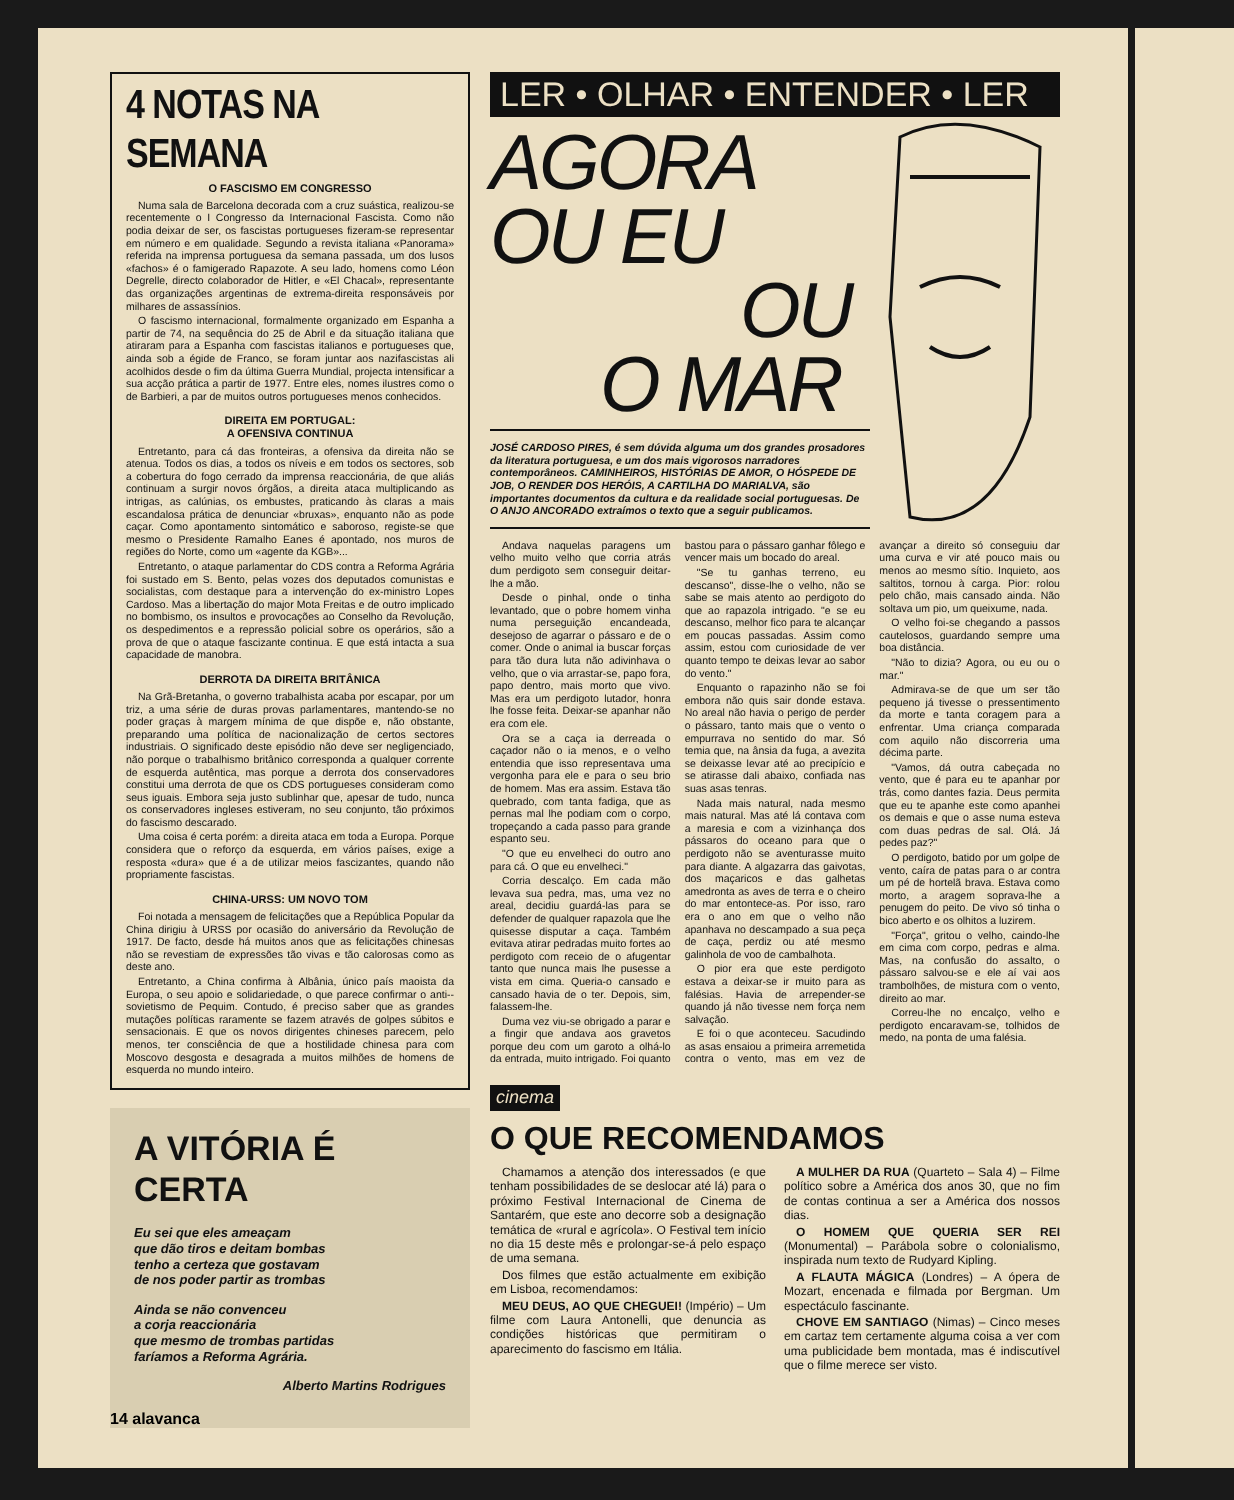4 NOTAS NA SEMANA
O FASCISMO EM CONGRESSO
Numa sala de Barcelona decorada com a cruz suástica, realizou-se recentemente o I Congresso da Internacional Fascista. Como não podia deixar de ser, os fascistas portugueses fizeram-se representar em número e em qualidade. Segundo a revista italiana «Panorama» referida na imprensa portuguesa da semana passada, um dos lusos «fachos» é o famigerado Rapazote. A seu lado, homens como Léon Degrelle, directo colaborador de Hitler, e «El Chacal», representante das organizações argentinas de extrema-direita responsáveis por milhares de assassínios.
O fascismo internacional, formalmente organizado em Espanha a partir de 74, na sequência do 25 de Abril e da situação italiana que atiraram para a Espanha com fascistas italianos e portugueses que, ainda sob a égide de Franco, se foram juntar aos nazifascistas ali acolhidos desde o fim da última Guerra Mundial, projecta intensificar a sua acção prática a partir de 1977. Entre eles, nomes ilustres como o de Barbieri, a par de muitos outros portugueses menos conhecidos.
DIREITA EM PORTUGAL:
A OFENSIVA CONTINUA
Entretanto, para cá das fronteiras, a ofensiva da direita não se atenua. Todos os dias, a todos os níveis e em todos os sectores, sob a cobertura do fogo cerrado da imprensa reaccionária, de que aliás continuam a surgir novos órgãos, a direita ataca multiplicando as intrigas, as calúnias, os embustes, praticando às claras a mais escandalosa prática de denunciar «bruxas», enquanto não as pode caçar. Como apontamento sintomático e saboroso, registe-se que mesmo o Presidente Ramalho Eanes é apontado, nos muros de regiões do Norte, como um «agente da KGB»...
Entretanto, o ataque parlamentar do CDS contra a Reforma Agrária foi sustado em S. Bento, pelas vozes dos deputados comunistas e socialistas, com destaque para a intervenção do ex-ministro Lopes Cardoso. Mas a libertação do major Mota Freitas e de outro implicado no bombismo, os insultos e provocações ao Conselho da Revolução, os despedimentos e a repressão policial sobre os operários, são a prova de que o ataque fascizante continua. E que está intacta a sua capacidade de manobra.
DERROTA DA DIREITA BRITÂNICA
Na Grã-Bretanha, o governo trabalhista acaba por escapar, por um triz, a uma série de duras provas parlamentares, mantendo-se no poder graças à margem mínima de que dispõe e, não obstante, preparando uma política de nacionalização de certos sectores industriais. O significado deste episódio não deve ser negligenciado, não porque o trabalhismo britânico corresponda a qualquer corrente de esquerda autêntica, mas porque a derrota dos conservadores constitui uma derrota de que os CDS portugueses consideram como seus iguais. Embora seja justo sublinhar que, apesar de tudo, nunca os conservadores ingleses estiveram, no seu conjunto, tão próximos do fascismo descarado.
Uma coisa é certa porém: a direita ataca em toda a Europa. Porque considera que o reforço da esquerda, em vários países, exige a resposta «dura» que é a de utilizar meios fascizantes, quando não propriamente fascistas.
CHINA-URSS: UM NOVO TOM
Foi notada a mensagem de felicitações que a República Popular da China dirigiu à URSS por ocasião do aniversário da Revolução de 1917. De facto, desde há muitos anos que as felicitações chinesas não se revestiam de expressões tão vivas e tão calorosas como as deste ano.
Entretanto, a China confirma à Albânia, único país maoista da Europa, o seu apoio e solidariedade, o que parece confirmar o anti--sovietismo de Pequim. Contudo, é preciso saber que as grandes mutações políticas raramente se fazem através de golpes súbitos e sensacionais. E que os novos dirigentes chineses parecem, pelo menos, ter consciência de que a hostilidade chinesa para com Moscovo desgosta e desagrada a muitos milhões de homens de esquerda no mundo inteiro.
A VITÓRIA É CERTA
Eu sei que eles ameaçam
que dão tiros e deitam bombas
tenho a certeza que gostavam
de nos poder partir as trombas
Ainda se não convenceu
a corja reaccionária
que mesmo de trombas partidas
faríamos a Reforma Agrária.
Alberto Martins Rodrigues
LER • OLHAR • ENTENDER • LER
AGORA
OU EU
OU
O MAR
JOSÉ CARDOSO PIRES, é sem dúvida alguma um dos grandes prosadores da literatura portuguesa, e um dos mais vigorosos narradores contemporâneos. CAMINHEIROS, HISTÓRIAS DE AMOR, O HÓSPEDE DE JOB, O RENDER DOS HERÓIS, A CARTILHA DO MARIALVA, são importantes documentos da cultura e da realidade social portuguesas. De O ANJO ANCORADO extraímos o texto que a seguir publicamos.
Andava naquelas paragens um velho muito velho que corria atrás dum perdigoto sem conseguir deitar-lhe a mão.
Desde o pinhal, onde o tinha levantado, que o pobre homem vinha numa perseguição encandeada, desejoso de agarrar o pássaro e de o comer. Onde o animal ia buscar forças para tão dura luta não adivinhava o velho, que o via arrastar-se, papo fora, papo dentro, mais morto que vivo. Mas era um perdigoto lutador, honra lhe fosse feita. Deixar-se apanhar não era com ele.
Ora se a caça ia derreada o caçador não o ia menos, e o velho entendia que isso representava uma vergonha para ele e para o seu brio de homem. Mas era assim. Estava tão quebrado, com tanta fadiga, que as pernas mal lhe podiam com o corpo, tropeçando a cada passo para grande espanto seu.
"O que eu envelheci do outro ano para cá. O que eu envelheci."
Corria descalço. Em cada mão levava sua pedra, mas, uma vez no areal, decidiu guardá-las para se defender de qualquer rapazola que lhe quisesse disputar a caça. Também evitava atirar pedradas muito fortes ao perdigoto com receio de o afugentar tanto que nunca mais lhe pusesse a vista em cima. Queria-o cansado e cansado havia de o ter. Depois, sim, falassem-lhe.
Duma vez viu-se obrigado a parar e a fingir que andava aos gravetos porque deu com um garoto a olhá-lo da entrada, muito intrigado. Foi quanto bastou para o pássaro ganhar fôlego e vencer mais um bocado do areal.
"Se tu ganhas terreno, eu descanso", disse-lhe o velho, não se sabe se mais atento ao perdigoto do que ao rapazola intrigado. "e se eu descanso, melhor fico para te alcançar em poucas passadas. Assim como assim, estou com curiosidade de ver quanto tempo te deixas levar ao sabor do vento."
Enquanto o rapazinho não se foi embora não quis sair donde estava. No areal não havia o perigo de perder o pássaro, tanto mais que o vento o empurrava no sentido do mar. Só temia que, na ânsia da fuga, a avezita se deixasse levar até ao precipício e se atirasse dali abaixo, confiada nas suas asas tenras.
Nada mais natural, nada mesmo mais natural. Mas até lá contava com a maresia e com a vizinhança dos pássaros do oceano para que o perdigoto não se aventurasse muito para diante. A algazarra das gaivotas, dos maçaricos e das galhetas amedronta as aves de terra e o cheiro do mar entontece-as. Por isso, raro era o ano em que o velho não apanhava no descampado a sua peça de caça, perdiz ou até mesmo galinhola de voo de cambalhota.
O pior era que este perdigoto estava a deixar-se ir muito para as falésias. Havia de arrepender-se quando já não tivesse nem força nem salvação.
E foi o que aconteceu. Sacudindo as asas ensaiou a primeira arremetida contra o vento, mas em vez de avançar a direito só conseguiu dar uma curva e vir até pouco mais ou menos ao mesmo sítio. Inquieto, aos saltitos, tornou à carga. Pior: rolou pelo chão, mais cansado ainda. Não soltava um pio, um queixume, nada.
O velho foi-se chegando a passos cautelosos, guardando sempre uma boa distância.
"Não to dizia? Agora, ou eu ou o mar."
Admirava-se de que um ser tão pequeno já tivesse o pressentimento da morte e tanta coragem para a enfrentar. Uma criança comparada com aquilo não discorreria uma décima parte.
"Vamos, dá outra cabeçada no vento, que é para eu te apanhar por trás, como dantes fazia. Deus permita que eu te apanhe este como apanhei os demais e que o asse numa esteva com duas pedras de sal. Olá. Já pedes paz?"
O perdigoto, batido por um golpe de vento, caíra de patas para o ar contra um pé de hortelã brava. Estava como morto, a aragem soprava-lhe a penugem do peito. De vivo só tinha o bico aberto e os olhitos a luzirem.
"Força", gritou o velho, caindo-lhe em cima com corpo, pedras e alma. Mas, na confusão do assalto, o pássaro salvou-se e ele aí vai aos trambolhões, de mistura com o vento, direito ao mar.
Correu-lhe no encalço, velho e perdigoto encaravam-se, tolhidos de medo, na ponta de uma falésia.
cinema
O QUE RECOMENDAMOS
Chamamos a atenção dos interessados (e que tenham possibilidades de se deslocar até lá) para o próximo Festival Internacional de Cinema de Santarém, que este ano decorre sob a designação temática de «rural e agrícola». O Festival tem início no dia 15 deste mês e prolongar-se-á pelo espaço de uma semana.
Dos filmes que estão actualmente em exibição em Lisboa, recomendamos:
MEU DEUS, AO QUE CHEGUEI! (Império) – Um filme com Laura Antonelli, que denuncia as condições históricas que permitiram o aparecimento do fascismo em Itália.
A MULHER DA RUA (Quarteto – Sala 4) – Filme político sobre a América dos anos 30, que no fim de contas continua a ser a América dos nossos dias.
O HOMEM QUE QUERIA SER REI (Monumental) – Parábola sobre o colonialismo, inspirada num texto de Rudyard Kipling.
A FLAUTA MÁGICA (Londres) – A ópera de Mozart, encenada e filmada por Bergman. Um espectáculo fascinante.
CHOVE EM SANTIAGO (Nimas) – Cinco meses em cartaz tem certamente alguma coisa a ver com uma publicidade bem montada, mas é indiscutível que o filme merece ser visto.
14 alavanca